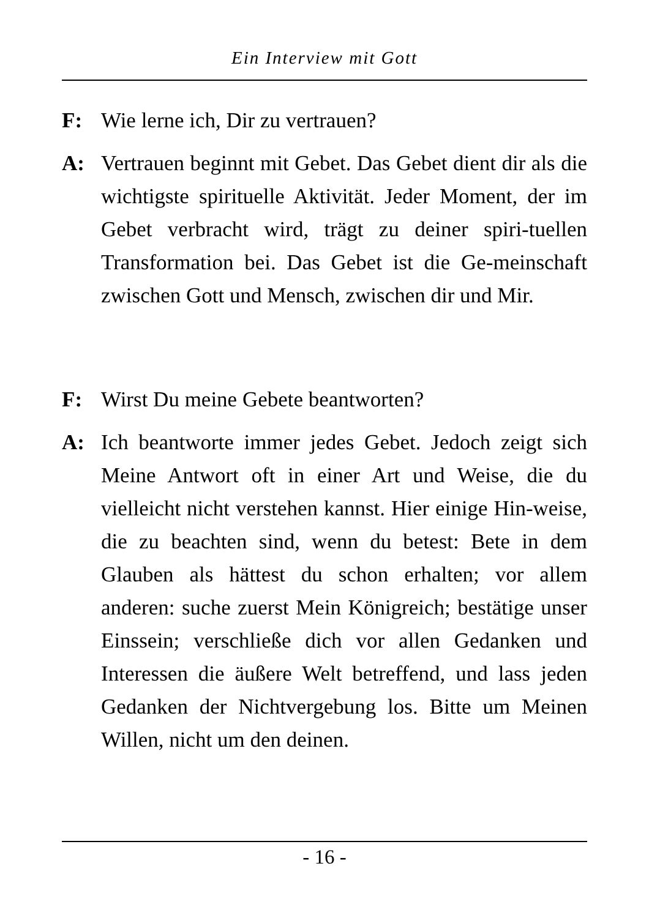Ein Interview mit Gott
F: Wie lerne ich, Dir zu vertrauen?
A: Vertrauen beginnt mit Gebet. Das Gebet dient dir als die wichtigste spirituelle Aktivität. Jeder Moment, der im Gebet verbracht wird, trägt zu deiner spiri-tuellen Transformation bei. Das Gebet ist die Ge-meinschaft zwischen Gott und Mensch, zwischen dir und Mir.
F: Wirst Du meine Gebete beantworten?
A: Ich beantworte immer jedes Gebet. Jedoch zeigt sich Meine Antwort oft in einer Art und Weise, die du vielleicht nicht verstehen kannst. Hier einige Hin-weise, die zu beachten sind, wenn du betest: Bete in dem Glauben als hättest du schon erhalten; vor allem anderen: suche zuerst Mein Königreich; bestätige unser Einssein; verschließe dich vor allen Gedanken und Interessen die äußere Welt betreffend, und lass jeden Gedanken der Nichtvergebung los. Bitte um Meinen Willen, nicht um den deinen.
- 16 -